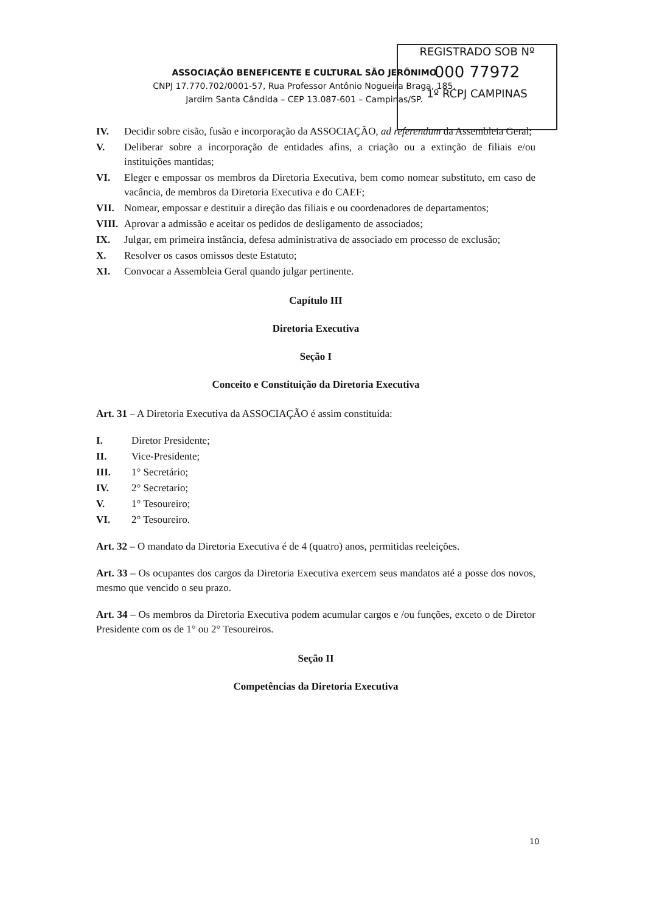REGISTRADO SOB Nº
000 77972
1º RCPJ CAMPINAS
ASSOCIAÇÃO BENEFICENTE E CULTURAL SÃO JERÔNIMO
CNPJ 17.770.702/0001-57, Rua Professor Antônio Nogueira Braga, 185,
Jardim Santa Cândida – CEP 13.087-601 – Campinas/SP.
IV. Decidir sobre cisão, fusão e incorporação da ASSOCIAÇÃO, ad referendum da Assembleia Geral;
V. Deliberar sobre a incorporação de entidades afins, a criação ou a extinção de filiais e/ou instituições mantidas;
VI. Eleger e empossar os membros da Diretoria Executiva, bem como nomear substituto, em caso de vacância, de membros da Diretoria Executiva e do CAEF;
VII. Nomear, empossar e destituir a direção das filiais e ou coordenadores de departamentos;
VIII. Aprovar a admissão e aceitar os pedidos de desligamento de associados;
IX. Julgar, em primeira instância, defesa administrativa de associado em processo de exclusão;
X. Resolver os casos omissos deste Estatuto;
XI. Convocar a Assembleia Geral quando julgar pertinente.
Capítulo III
Diretoria Executiva
Seção I
Conceito e Constituição da Diretoria Executiva
Art. 31 – A Diretoria Executiva da ASSOCIAÇÃO é assim constituída:
I. Diretor Presidente;
II. Vice-Presidente;
III. 1° Secretário;
IV. 2° Secretario;
V. 1° Tesoureiro;
VI. 2° Tesoureiro.
Art. 32 – O mandato da Diretoria Executiva é de 4 (quatro) anos, permitidas reeleições.
Art. 33 – Os ocupantes dos cargos da Diretoria Executiva exercem seus mandatos até a posse dos novos, mesmo que vencido o seu prazo.
Art. 34 – Os membros da Diretoria Executiva podem acumular cargos e /ou funções, exceto o de Diretor Presidente com os de 1° ou 2° Tesoureiros.
Seção II
Competências da Diretoria Executiva
10